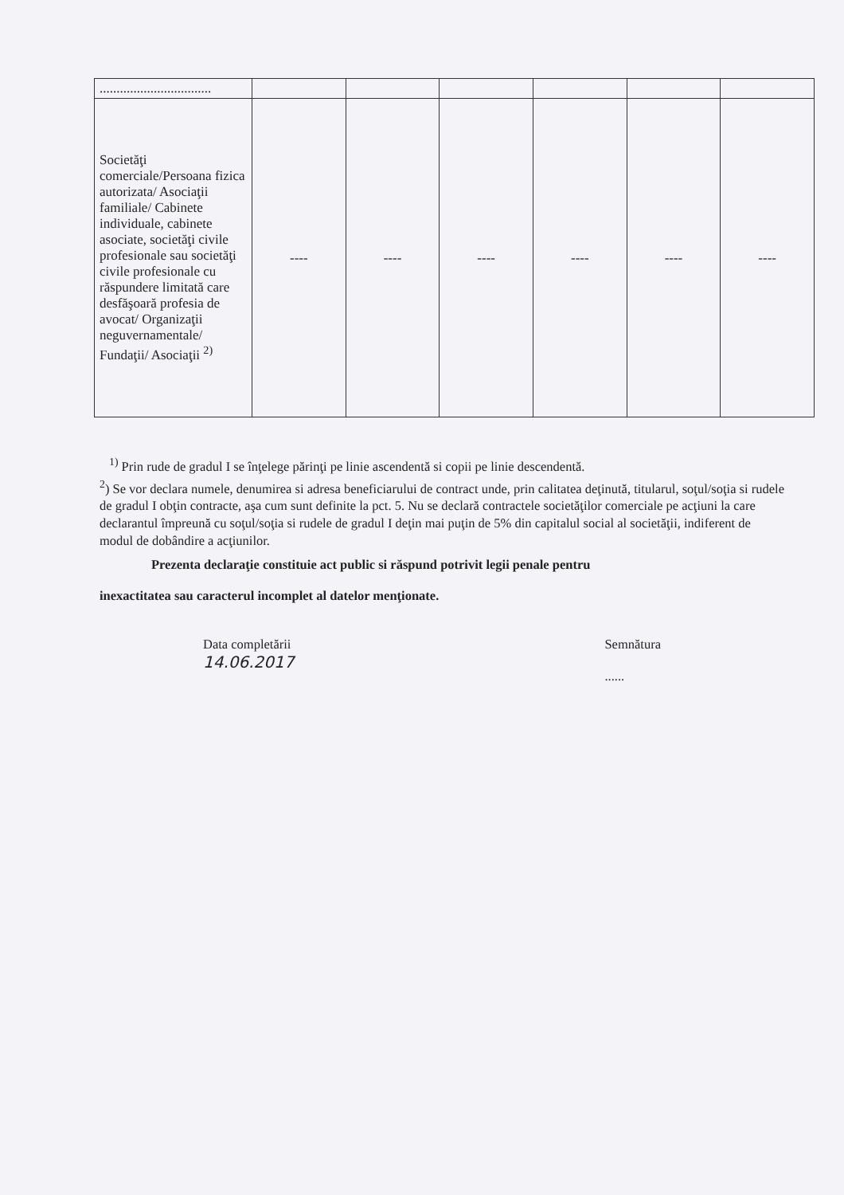| ................................. | | | | | | |
| Societăţi comerciale/Persoana fizica autorizata/ Asociaţii familiale/ Cabinete individuale, cabinete asociate, societăţi civile profesionale sau societăţi civile profesionale cu răspundere limitată care desfăşoară profesia de avocat/ Organizaţii neguvernamentale/ Fundaţii/ Asociaţii <sup>2)</sup> | ---- | ---- | ---- | ---- | ---- | ---- |
<sup>1)</sup> Prin rude de gradul I se înţelege părinţi pe linie ascendentă si copii pe linie descendentă.
<sup>2</sup>) Se vor declara numele, denumirea si adresa beneficiarului de contract unde, prin calitatea deţinută, titularul, soţul/soţia si rudele de gradul I obţin contracte, aşa cum sunt definite la pct. 5. Nu se declară contractele societăţilor comerciale pe acţiuni la care declarantul împreună cu soţul/soţia si rudele de gradul I deţin mai puţin de 5% din capitalul social al societăţii, indiferent de modul de dobândire a acţiunilor.
Prezenta declaraţie constituie act public si răspund potrivit legii penale pentru
inexactitatea sau caracterul incomplet al datelor menţionate.
Data completării
14.06.2017
Semnătura
......